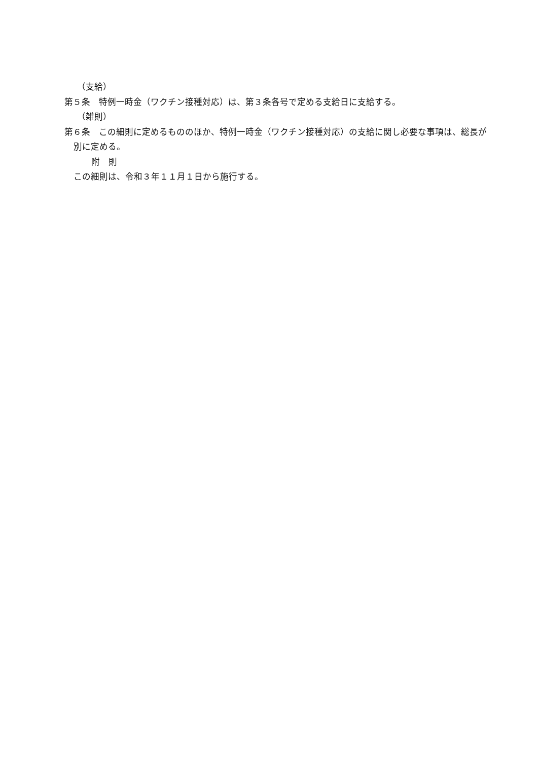（支給）
第５条　特例一時金（ワクチン接種対応）は、第３条各号で定める支給日に支給する。
（雑則）
第６条　この細則に定めるもののほか、特例一時金（ワクチン接種対応）の支給に関し必要な事項は、総長が別に定める。
附　則
この細則は、令和３年１１月１日から施行する。